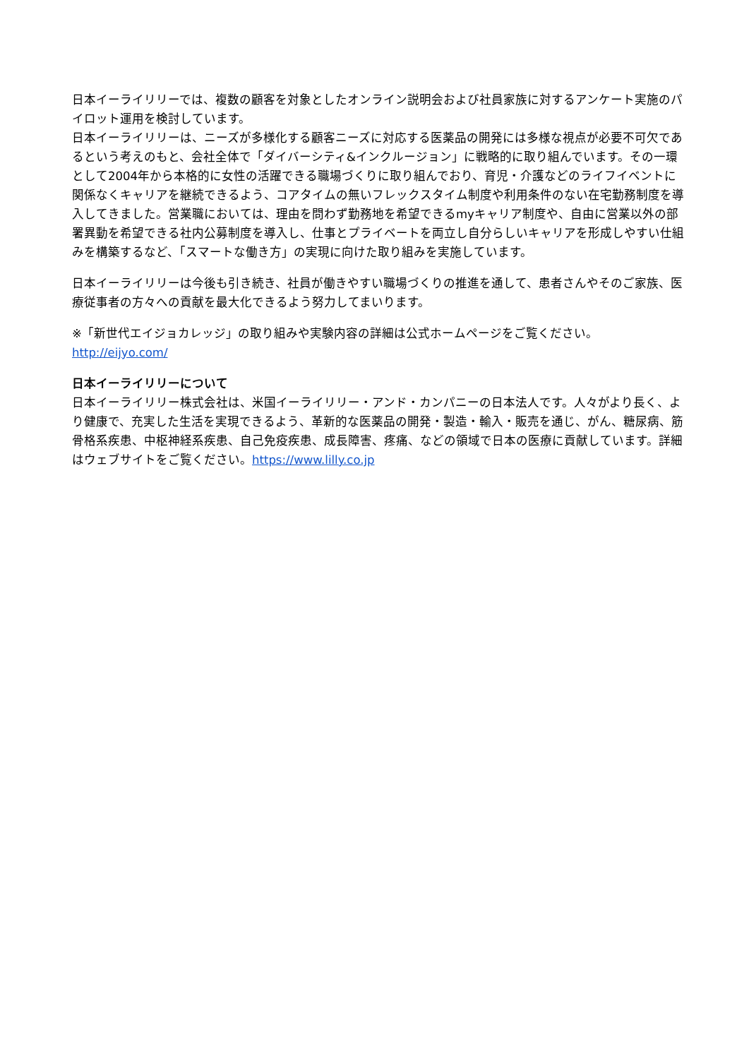日本イーライリリーでは、複数の顧客を対象としたオンライン説明会および社員家族に対するアンケート実施のパイロット運用を検討しています。
日本イーライリリーは、ニーズが多様化する顧客ニーズに対応する医薬品の開発には多様な視点が必要不可欠であるという考えのもと、会社全体で「ダイバーシティ&インクルージョン」に戦略的に取り組んでいます。その一環として2004年から本格的に女性の活躍できる職場づくりに取り組んでおり、育児・介護などのライフイベントに関係なくキャリアを継続できるよう、コアタイムの無いフレックスタイム制度や利用条件のない在宅勤務制度を導入してきました。営業職においては、理由を問わず勤務地を希望できるmyキャリア制度や、自由に営業以外の部署異動を希望できる社内公募制度を導入し、仕事とプライベートを両立し自分らしいキャリアを形成しやすい仕組みを構築するなど、「スマートな働き方」の実現に向けた取り組みを実施しています。
日本イーライリリーは今後も引き続き、社員が働きやすい職場づくりの推進を通して、患者さんやそのご家族、医療従事者の方々への貢献を最大化できるよう努力してまいります。
※「新世代エイジョカレッジ」の取り組みや実験内容の詳細は公式ホームページをご覧ください。
http://eijyo.com/
日本イーライリリーについて
日本イーライリリー株式会社は、米国イーライリリー・アンド・カンパニーの日本法人です。人々がより長く、より健康で、充実した生活を実現できるよう、革新的な医薬品の開発・製造・輸入・販売を通じ、がん、糖尿病、筋骨格系疾患、中枢神経系疾患、自己免疫疾患、成長障害、疼痛、などの領域で日本の医療に貢献しています。詳細はウェブサイトをご覧ください。https://www.lilly.co.jp